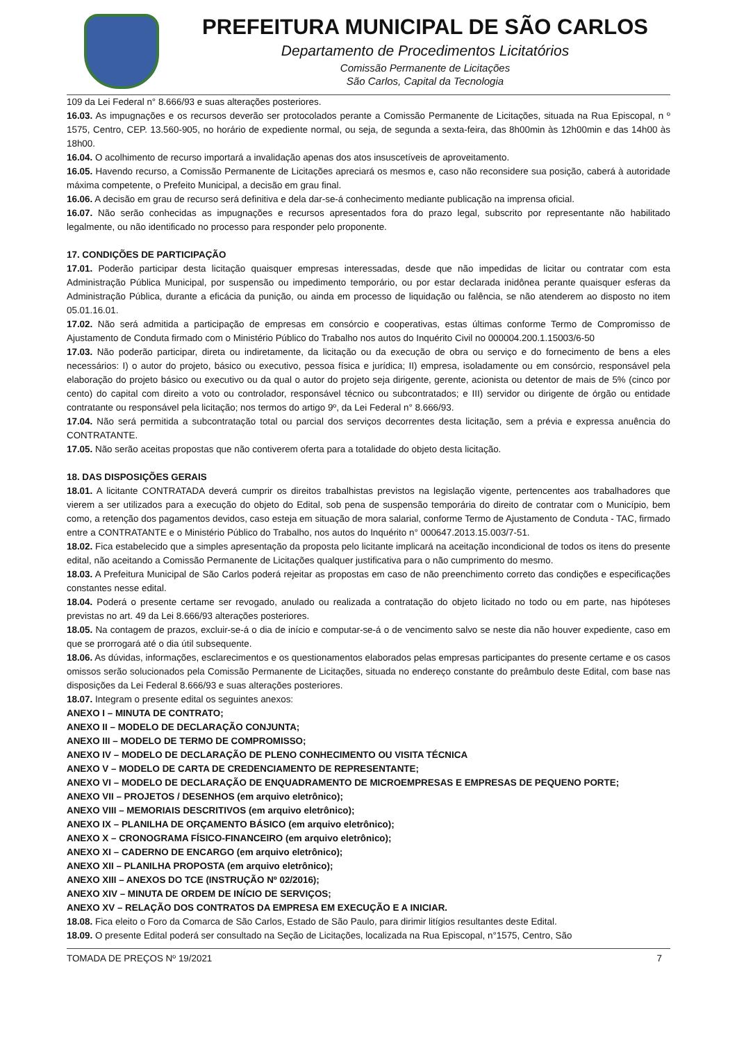PREFEITURA MUNICIPAL DE SÃO CARLOS
Departamento de Procedimentos Licitatórios
Comissão Permanente de Licitações
São Carlos, Capital da Tecnologia
109 da Lei Federal n° 8.666/93 e suas alterações posteriores.
16.03. As impugnações e os recursos deverão ser protocolados perante a Comissão Permanente de Licitações, situada na Rua Episcopal, n º 1575, Centro, CEP. 13.560-905, no horário de expediente normal, ou seja, de segunda a sexta-feira, das 8h00min às 12h00min e das 14h00 às 18h00.
16.04. O acolhimento de recurso importará a invalidação apenas dos atos insuscetíveis de aproveitamento.
16.05. Havendo recurso, a Comissão Permanente de Licitações apreciará os mesmos e, caso não reconsidere sua posição, caberá à autoridade máxima competente, o Prefeito Municipal, a decisão em grau final.
16.06. A decisão em grau de recurso será definitiva e dela dar-se-á conhecimento mediante publicação na imprensa oficial.
16.07. Não serão conhecidas as impugnações e recursos apresentados fora do prazo legal, subscrito por representante não habilitado legalmente, ou não identificado no processo para responder pelo proponente.
17. CONDIÇÕES DE PARTICIPAÇÃO
17.01. Poderão participar desta licitação quaisquer empresas interessadas, desde que não impedidas de licitar ou contratar com esta Administração Pública Municipal, por suspensão ou impedimento temporário, ou por estar declarada inidônea perante quaisquer esferas da Administração Pública, durante a eficácia da punição, ou ainda em processo de liquidação ou falência, se não atenderem ao disposto no item 05.01.16.01.
17.02. Não será admitida a participação de empresas em consórcio e cooperativas, estas últimas conforme Termo de Compromisso de Ajustamento de Conduta firmado com o Ministério Público do Trabalho nos autos do Inquérito Civil no 000004.200.1.15003/6-50
17.03. Não poderão participar, direta ou indiretamente, da licitação ou da execução de obra ou serviço e do fornecimento de bens a eles necessários: I) o autor do projeto, básico ou executivo, pessoa física e jurídica; II) empresa, isoladamente ou em consórcio, responsável pela elaboração do projeto básico ou executivo ou da qual o autor do projeto seja dirigente, gerente, acionista ou detentor de mais de 5% (cinco por cento) do capital com direito a voto ou controlador, responsável técnico ou subcontratados; e III) servidor ou dirigente de órgão ou entidade contratante ou responsável pela licitação; nos termos do artigo 9º, da Lei Federal n° 8.666/93.
17.04. Não será permitida a subcontratação total ou parcial dos serviços decorrentes desta licitação, sem a prévia e expressa anuência do CONTRATANTE.
17.05. Não serão aceitas propostas que não contiverem oferta para a totalidade do objeto desta licitação.
18. DAS DISPOSIÇÕES GERAIS
18.01. A licitante CONTRATADA deverá cumprir os direitos trabalhistas previstos na legislação vigente, pertencentes aos trabalhadores que vierem a ser utilizados para a execução do objeto do Edital, sob pena de suspensão temporária do direito de contratar com o Município, bem como, a retenção dos pagamentos devidos, caso esteja em situação de mora salarial, conforme Termo de Ajustamento de Conduta - TAC, firmado entre a CONTRATANTE e o Ministério Público do Trabalho, nos autos do Inquérito n° 000647.2013.15.003/7-51.
18.02. Fica estabelecido que a simples apresentação da proposta pelo licitante implicará na aceitação incondicional de todos os itens do presente edital, não aceitando a Comissão Permanente de Licitações qualquer justificativa para o não cumprimento do mesmo.
18.03. A Prefeitura Municipal de São Carlos poderá rejeitar as propostas em caso de não preenchimento correto das condições e especificações constantes nesse edital.
18.04. Poderá o presente certame ser revogado, anulado ou realizada a contratação do objeto licitado no todo ou em parte, nas hipóteses previstas no art. 49 da Lei 8.666/93 alterações posteriores.
18.05. Na contagem de prazos, excluir-se-á o dia de início e computar-se-á o de vencimento salvo se neste dia não houver expediente, caso em que se prorrogará até o dia útil subsequente.
18.06. As dúvidas, informações, esclarecimentos e os questionamentos elaborados pelas empresas participantes do presente certame e os casos omissos serão solucionados pela Comissão Permanente de Licitações, situada no endereço constante do preâmbulo deste Edital, com base nas disposições da Lei Federal 8.666/93 e suas alterações posteriores.
18.07. Integram o presente edital os seguintes anexos:
ANEXO I – MINUTA DE CONTRATO;
ANEXO II – MODELO DE DECLARAÇÃO CONJUNTA;
ANEXO III – MODELO DE TERMO DE COMPROMISSO;
ANEXO IV – MODELO DE DECLARAÇÃO DE PLENO CONHECIMENTO OU VISITA TÉCNICA
ANEXO V – MODELO DE CARTA DE CREDENCIAMENTO DE REPRESENTANTE;
ANEXO VI – MODELO DE DECLARAÇÃO DE ENQUADRAMENTO DE MICROEMPRESAS E EMPRESAS DE PEQUENO PORTE;
ANEXO VII – PROJETOS / DESENHOS (em arquivo eletrônico);
ANEXO VIII – MEMORIAIS DESCRITIVOS (em arquivo eletrônico);
ANEXO IX – PLANILHA DE ORÇAMENTO BÁSICO (em arquivo eletrônico);
ANEXO X – CRONOGRAMA FÍSICO-FINANCEIRO (em arquivo eletrônico);
ANEXO XI – CADERNO DE ENCARGO (em arquivo eletrônico);
ANEXO XII – PLANILHA PROPOSTA (em arquivo eletrônico);
ANEXO XIII – ANEXOS DO TCE (INSTRUÇÃO Nº 02/2016);
ANEXO XIV – MINUTA DE ORDEM DE INÍCIO DE SERVIÇOS;
ANEXO XV – RELAÇÃO DOS CONTRATOS DA EMPRESA EM EXECUÇÃO E A INICIAR.
18.08. Fica eleito o Foro da Comarca de São Carlos, Estado de São Paulo, para dirimir litígios resultantes deste Edital.
18.09. O presente Edital poderá ser consultado na Seção de Licitações, localizada na Rua Episcopal, n°1575, Centro, São
TOMADA DE PREÇOS Nº 19/2021 7